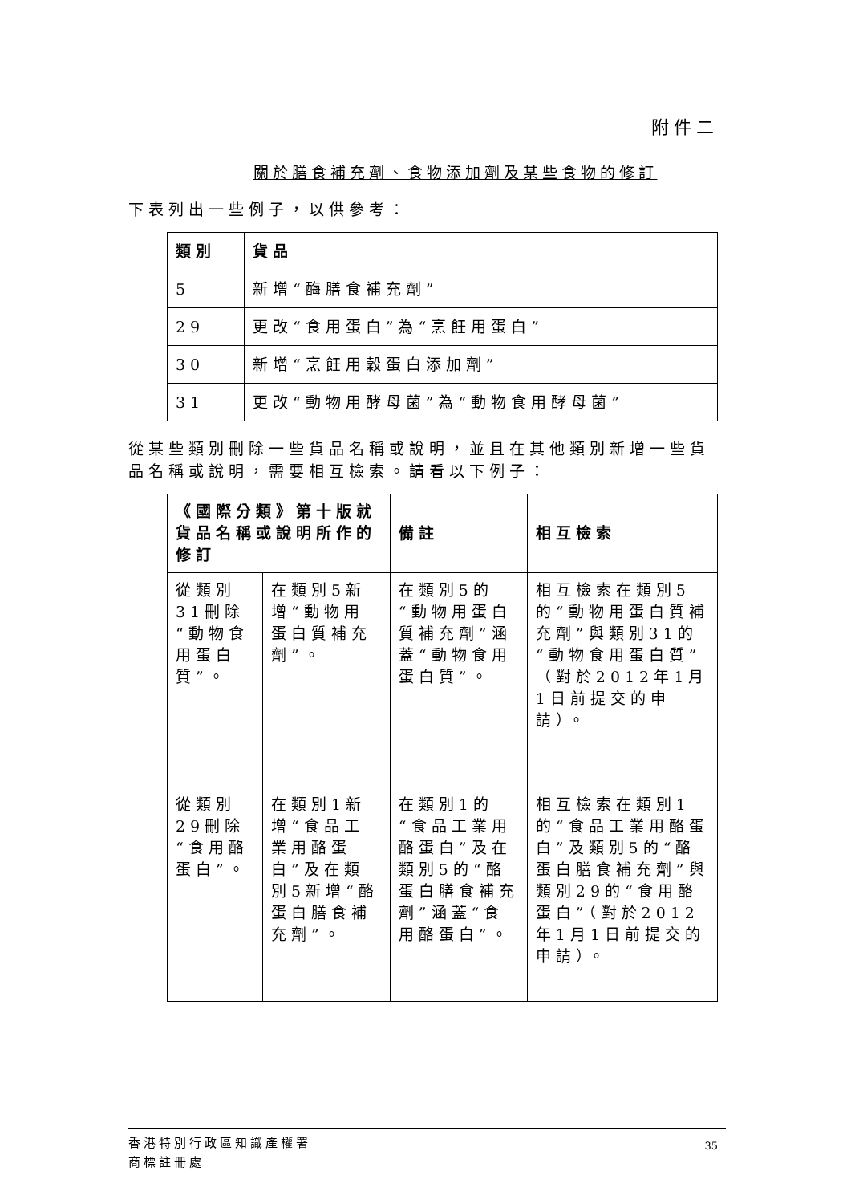附件二
關於膳食補充劑、食物添加劑及某些食物的修訂
下表列出一些例子，以供參考：
| 類別 | 貨品 |
| --- | --- |
| 5 | 新增“酶膳食補充劑” |
| 29 | 更改“食用蛋白”為“烹飪用蛋白” |
| 30 | 新增“烹飪用穀蛋白添加劑” |
| 31 | 更改“動物用酵母菌”為“動物食用酵母菌” |
從某些類別刪除一些貨品名稱或說明，並且在其他類別新增一些貨品名稱或說明，需要相互檢索。請看以下例子：
| 《國際分類》第十版就貨品名稱或說明所作的修訂 | | 備註 | 相互檢索 |
| --- | --- | --- | --- |
| 從類別31刪除“動物食用蛋白質”。 | 在類別5新增“動物用蛋白質補充劑”。 | 在類別5的“動物用蛋白質補充劑”涵蓋“動物食用蛋白質”。 | 相互檢索在類別5的“動物用蛋白質補充劑”與類別31的“動物食用蛋白質”（對於2012年1月1日前提交的申請）。 |
| 從類別29刪除“食用酪蛋白”。 | 在類別1新增“食品工業用酪蛋白”及在類別5新增“酪蛋白膳食補充劑”。 | 在類別1的“食品工業用酪蛋白”及在類別5的“酪蛋白膳食補充劑”涵蓋“食用酪蛋白”。 | 相互檢索在類別1的“食品工業用酪蛋白”及類別5的“酪蛋白膳食補充劑”與類別29的“食用酪蛋白”（對於2012年1月1日前提交的申請）。 |
香港特別行政區知識產權署
商標註冊處
35